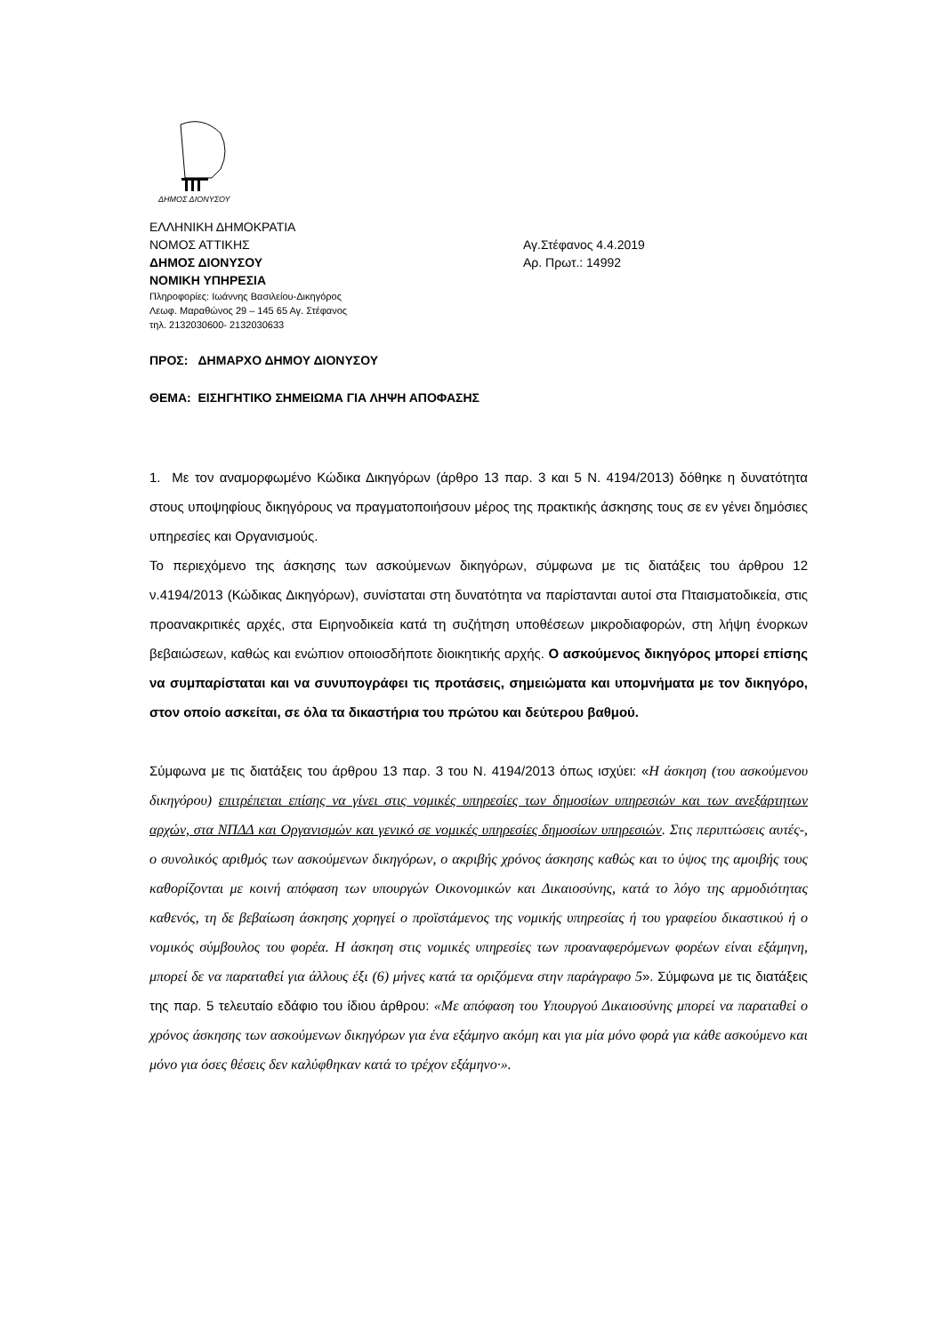ΔΗΜΟΣ ΔΙΟΝΥΣΟΥ
ΕΛΛΗΝΙΚΗ ΔΗΜΟΚΡΑΤΙΑ
ΝΟΜΟΣ ΑΤΤΙΚΗΣ
ΔΗΜΟΣ ΔΙΟΝΥΣΟΥ
ΝΟΜΙΚΗ ΥΠΗΡΕΣΙΑ
Πληροφορίες: Ιωάννης Βασιλείου-Δικηγόρος
Λεωφ. Μαραθώνος 29 – 145 65 Αγ. Στέφανος
τηλ. 2132030600- 2132030633
Αγ.Στέφανος 4.4.2019
Αρ. Πρωτ.: 14992
ΠΡΟΣ: ΔΗΜΑΡΧΟ ΔΗΜΟΥ ΔΙΟΝΥΣΟΥ
ΘΕΜΑ: ΕΙΣΗΓΗΤΙΚΟ ΣΗΜΕΙΩΜΑ ΓΙΑ ΛΗΨΗ ΑΠΟΦΑΣΗΣ
1. Με τον αναμορφωμένο Κώδικα Δικηγόρων (άρθρο 13 παρ. 3 και 5 Ν. 4194/2013) δόθηκε η δυνατότητα στους υποψηφίους δικηγόρους να πραγματοποιήσουν μέρος της πρακτικής άσκησης τους σε εν γένει δημόσιες υπηρεσίες και Οργανισμούς.
Το περιεχόμενο της άσκησης των ασκούμενων δικηγόρων, σύμφωνα με τις διατάξεις του άρθρου 12 ν.4194/2013 (Κώδικας Δικηγόρων), συνίσταται στη δυνατότητα να παρίστανται αυτοί στα Πταισματοδικεία, στις προανακριτικές αρχές, στα Ειρηνοδικεία κατά τη συζήτηση υποθέσεων μικροδιαφορών, στη λήψη ένορκων βεβαιώσεων, καθώς και ενώπιον οποιοσδήποτε διοικητικής αρχής. Ο ασκούμενος δικηγόρος μπορεί επίσης να συμπαρίσταται και να συνυπογράφει τις προτάσεις, σημειώματα και υπομνήματα με τον δικηγόρο, στον οποίο ασκείται, σε όλα τα δικαστήρια του πρώτου και δεύτερου βαθμού.
Σύμφωνα με τις διατάξεις του άρθρου 13 παρ. 3 του Ν. 4194/2013 όπως ισχύει: «Η άσκηση (του ασκούμενου δικηγόρου) επιτρέπεται επίσης να γίνει στις νομικές υπηρεσίες των δημοσίων υπηρεσιών και των ανεξάρτητων αρχών, στα ΝΠΔΔ και Οργανισμών και γενικό σε νομικές υπηρεσίες δημοσίων υπηρεσιών. Στις περιπτώσεις αυτές-, ο συνολικός αριθμός των ασκούμενων δικηγόρων, ο ακριβής χρόνος άσκησης καθώς και το ύψος της αμοιβής τους καθορίζονται με κοινή απόφαση των υπουργών Οικονομικών και Δικαιοσύνης, κατά το λόγο της αρμοδιότητας καθενός, τη δε βεβαίωση άσκησης χορηγεί ο προϊστάμενος της νομικής υπηρεσίας ή του γραφείου δικαστικού ή ο νομικός σύμβουλος του φορέα. Η άσκηση στις νομικές υπηρεσίες των προαναφερόμενων φορέων είναι εξάμηνη, μπορεί δε να παραταθεί για άλλους έξι (6) μήνες κατά τα οριζόμενα στην παράγραφο 5». Σύμφωνα με τις διατάξεις της παρ. 5 τελευταίο εδάφιο του ίδιου άρθρου: «Με απόφαση του Υπουργού Δικαιοσύνης μπορεί να παραταθεί ο χρόνος άσκησης των ασκούμενων δικηγόρων για ένα εξάμηνο ακόμη και για μία μόνο φορά για κάθε ασκούμενο και μόνο για όσες θέσεις δεν καλύφθηκαν κατά το τρέχον εξάμηνο·».